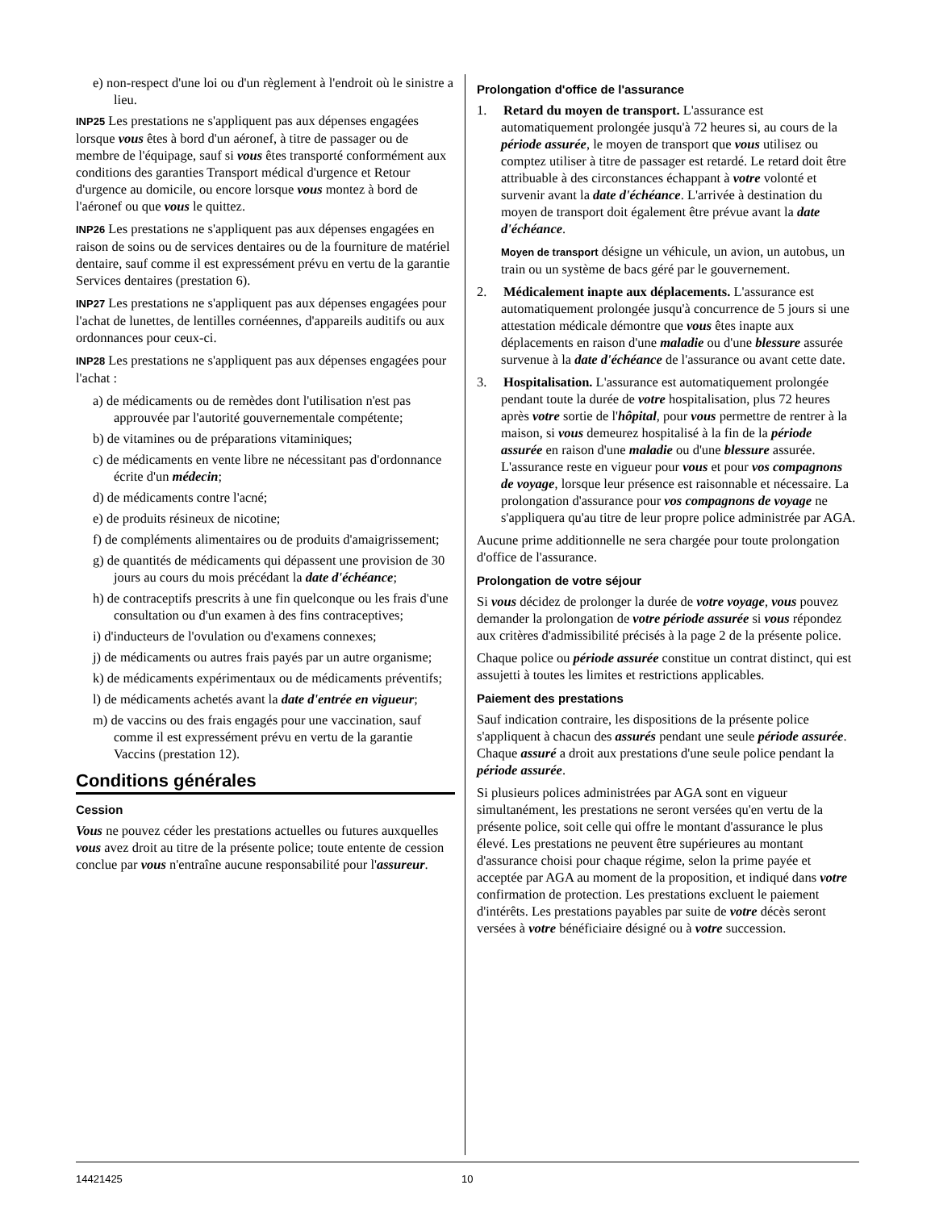e) non-respect d'une loi ou d'un règlement à l'endroit où le sinistre a lieu.
INP25 Les prestations ne s'appliquent pas aux dépenses engagées lorsque vous êtes à bord d'un aéronef, à titre de passager ou de membre de l'équipage, sauf si vous êtes transporté conformément aux conditions des garanties Transport médical d'urgence et Retour d'urgence au domicile, ou encore lorsque vous montez à bord de l'aéronef ou que vous le quittez.
INP26 Les prestations ne s'appliquent pas aux dépenses engagées en raison de soins ou de services dentaires ou de la fourniture de matériel dentaire, sauf comme il est expressément prévu en vertu de la garantie Services dentaires (prestation 6).
INP27 Les prestations ne s'appliquent pas aux dépenses engagées pour l'achat de lunettes, de lentilles cornéennes, d'appareils auditifs ou aux ordonnances pour ceux-ci.
INP28 Les prestations ne s'appliquent pas aux dépenses engagées pour l'achat :
a) de médicaments ou de remèdes dont l'utilisation n'est pas approuvée par l'autorité gouvernementale compétente;
b) de vitamines ou de préparations vitaminiques;
c) de médicaments en vente libre ne nécessitant pas d'ordonnance écrite d'un médecin;
d) de médicaments contre l'acné;
e) de produits résineux de nicotine;
f) de compléments alimentaires ou de produits d'amaigrissement;
g) de quantités de médicaments qui dépassent une provision de 30 jours au cours du mois précédant la date d'échéance;
h) de contraceptifs prescrits à une fin quelconque ou les frais d'une consultation ou d'un examen à des fins contraceptives;
i) d'inducteurs de l'ovulation ou d'examens connexes;
j) de médicaments ou autres frais payés par un autre organisme;
k) de médicaments expérimentaux ou de médicaments préventifs;
l) de médicaments achetés avant la date d'entrée en vigueur;
m) de vaccins ou des frais engagés pour une vaccination, sauf comme il est expressément prévu en vertu de la garantie Vaccins (prestation 12).
Conditions générales
Cession
Vous ne pouvez céder les prestations actuelles ou futures auxquelles vous avez droit au titre de la présente police; toute entente de cession conclue par vous n'entraîne aucune responsabilité pour l'assureur.
Prolongation d'office de l'assurance
1. Retard du moyen de transport. L'assurance est automatiquement prolongée jusqu'à 72 heures si, au cours de la période assurée, le moyen de transport que vous utilisez ou comptez utiliser à titre de passager est retardé. Le retard doit être attribuable à des circonstances échappant à votre volonté et survenir avant la date d'échéance. L'arrivée à destination du moyen de transport doit également être prévue avant la date d'échéance.
Moyen de transport désigne un véhicule, un avion, un autobus, un train ou un système de bacs géré par le gouvernement.
2. Médicalement inapte aux déplacements. L'assurance est automatiquement prolongée jusqu'à concurrence de 5 jours si une attestation médicale démontre que vous êtes inapte aux déplacements en raison d'une maladie ou d'une blessure assurée survenue à la date d'échéance de l'assurance ou avant cette date.
3. Hospitalisation. L'assurance est automatiquement prolongée pendant toute la durée de votre hospitalisation, plus 72 heures après votre sortie de l'hôpital, pour vous permettre de rentrer à la maison, si vous demeurez hospitalisé à la fin de la période assurée en raison d'une maladie ou d'une blessure assurée. L'assurance reste en vigueur pour vous et pour vos compagnons de voyage, lorsque leur présence est raisonnable et nécessaire. La prolongation d'assurance pour vos compagnons de voyage ne s'appliquera qu'au titre de leur propre police administrée par AGA.
Aucune prime additionnelle ne sera chargée pour toute prolongation d'office de l'assurance.
Prolongation de votre séjour
Si vous décidez de prolonger la durée de votre voyage, vous pouvez demander la prolongation de votre période assurée si vous répondez aux critères d'admissibilité précisés à la page 2 de la présente police.
Chaque police ou période assurée constitue un contrat distinct, qui est assujetti à toutes les limites et restrictions applicables.
Paiement des prestations
Sauf indication contraire, les dispositions de la présente police s'appliquent à chacun des assurés pendant une seule période assurée. Chaque assuré a droit aux prestations d'une seule police pendant la période assurée.
Si plusieurs polices administrées par AGA sont en vigueur simultanément, les prestations ne seront versées qu'en vertu de la présente police, soit celle qui offre le montant d'assurance le plus élevé. Les prestations ne peuvent être supérieures au montant d'assurance choisi pour chaque régime, selon la prime payée et acceptée par AGA au moment de la proposition, et indiqué dans votre confirmation de protection. Les prestations excluent le paiement d'intérêts. Les prestations payables par suite de votre décès seront versées à votre bénéficiaire désigné ou à votre succession.
14421425 10